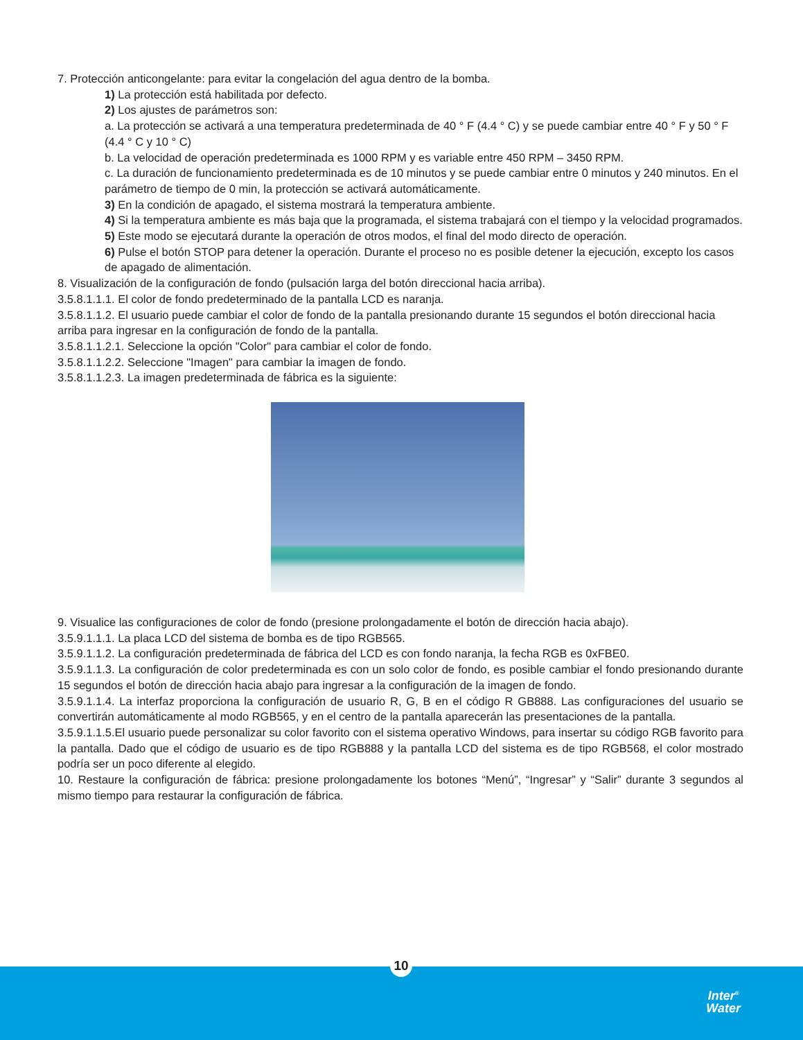7. Protección anticongelante: para evitar la congelación del agua dentro de la bomba.
1) La protección está habilitada por defecto.
2) Los ajustes de parámetros son:
a. La protección se activará a una temperatura predeterminada de 40 ° F (4.4 ° C) y se puede cambiar entre 40 ° F y 50 ° F (4.4 ° C y 10 ° C)
b. La velocidad de operación predeterminada es 1000 RPM y es variable entre 450 RPM – 3450 RPM.
c. La duración de funcionamiento predeterminada es de 10 minutos y se puede cambiar entre 0 minutos y 240 minutos. En el parámetro de tiempo de 0 min, la protección se activará automáticamente.
3) En la condición de apagado, el sistema mostrará la temperatura ambiente.
4) Si la temperatura ambiente es más baja que la programada, el sistema trabajará con el tiempo y la velocidad programados.
5) Este modo se ejecutará durante la operación de otros modos, el final del modo directo de operación.
6) Pulse el botón STOP para detener la operación. Durante el proceso no es posible detener la ejecución, excepto los casos de apagado de alimentación.
8. Visualización de la configuración de fondo (pulsación larga del botón direccional hacia arriba).
3.5.8.1.1.1. El color de fondo predeterminado de la pantalla LCD es naranja.
3.5.8.1.1.2. El usuario puede cambiar el color de fondo de la pantalla presionando durante 15 segundos el botón direccional hacia arriba para ingresar en la configuración de fondo de la pantalla.
3.5.8.1.1.2.1. Seleccione la opción "Color" para cambiar el color de fondo.
3.5.8.1.1.2.2. Seleccione "Imagen" para cambiar la imagen de fondo.
3.5.8.1.1.2.3. La imagen predeterminada de fábrica es la siguiente:
9. Visualice las configuraciones de color de fondo (presione prolongadamente el botón de dirección hacia abajo).
3.5.9.1.1.1. La placa LCD del sistema de bomba es de tipo RGB565.
3.5.9.1.1.2. La configuración predeterminada de fábrica del LCD es con fondo naranja, la fecha RGB es 0xFBE0.
3.5.9.1.1.3. La configuración de color predeterminada es con un solo color de fondo, es posible cambiar el fondo presionando durante 15 segundos el botón de dirección hacia abajo para ingresar a la configuración de la imagen de fondo.
3.5.9.1.1.4. La interfaz proporciona la configuración de usuario R, G, B en el código R GB888. Las configuraciones del usuario se convertirán automáticamente al modo RGB565, y en el centro de la pantalla aparecerán las presentaciones de la pantalla.
3.5.9.1.1.5.El usuario puede personalizar su color favorito con el sistema operativo Windows, para insertar su código RGB favorito para la pantalla. Dado que el código de usuario es de tipo RGB888 y la pantalla LCD del sistema es de tipo RGB568, el color mostrado podría ser un poco diferente al elegido.
10. Restaure la configuración de fábrica: presione prolongadamente los botones “Menú”, “Ingresar” y “Salir” durante 3 segundos al mismo tiempo para restaurar la configuración de fábrica.
Inter<sup>®</sup>
Water
10